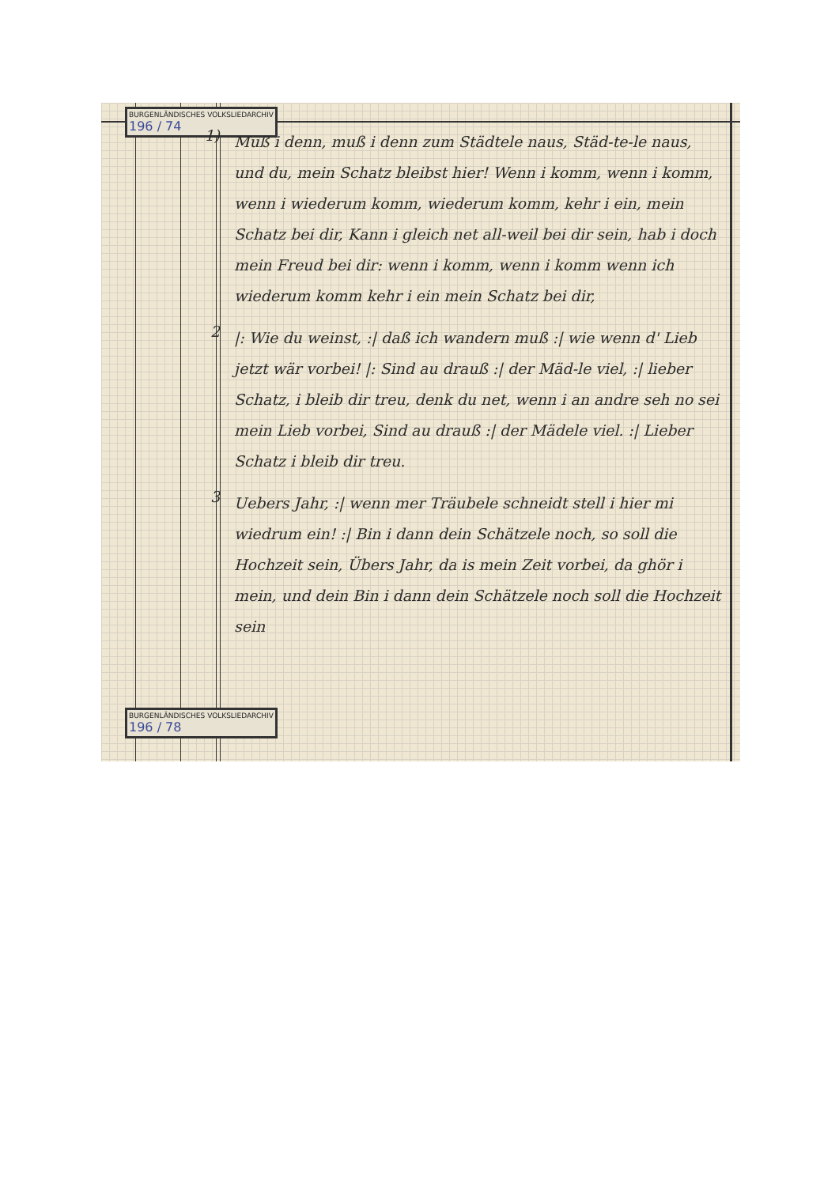BURGENLÄNDISCHES VOLKSLIEDARCHIV
196 / 74
1)
Muß i denn, muß i denn zum Städtele naus, Städ-te-le naus, und du, mein Schatz bleibst hier! Wenn i komm, wenn i komm, wenn i wiederum komm, wiederum komm, kehr i ein, mein Schatz bei dir, Kann i gleich net all-weil bei dir sein, hab i doch mein Freud bei dir: wenn i komm, wenn i komm wenn ich wiederum komm kehr i ein mein Schatz bei dir,
2
|: Wie du weinst, :| daß ich wandern muß :| wie wenn d' Lieb jetzt wär vorbei! |: Sind au drauß :| der Mäd-le viel, :| lieber Schatz, i bleib dir treu, denk du net, wenn i an andre seh no sei mein Lieb vorbei, Sind au drauß :| der Mädele viel. :| Lieber Schatz i bleib dir treu.
3
Uebers Jahr, :| wenn mer Träubele schneidt stell i hier mi wiedrum ein! :| Bin i dann dein Schätzele noch, so soll die Hochzeit sein, Übers Jahr, da is mein Zeit vorbei, da ghör i mein, und dein Bin i dann dein Schätzele noch soll die Hochzeit sein
BURGENLÄNDISCHES VOLKSLIEDARCHIV
196 / 78